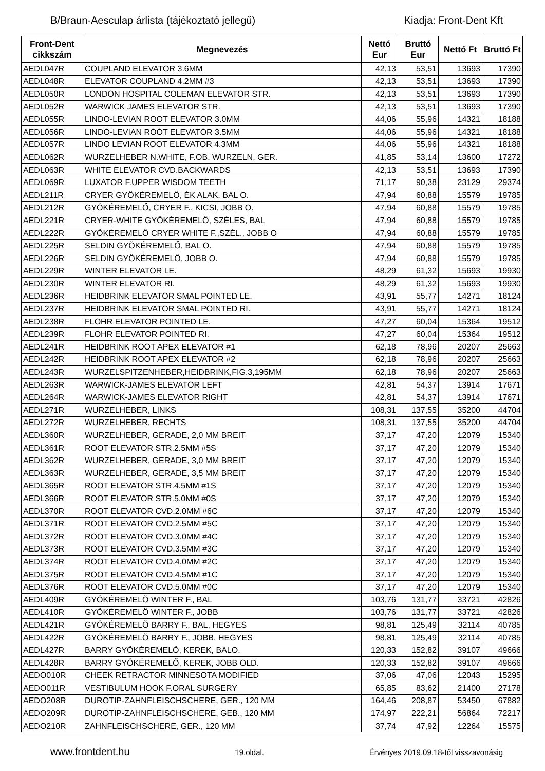B/Braun-Aesculap árlista (tájékoztató jellegű) Kiadja: Front-Dent Kft
| Front-Dent cikkszám | Megnevezés | Nettó Eur | Bruttó Eur | Nettó Ft | Bruttó Ft |
| --- | --- | --- | --- | --- | --- |
| AEDL047R | COUPLAND ELEVATOR 3.6MM | 42,13 | 53,51 | 13693 | 17390 |
| AEDL048R | ELEVATOR COUPLAND 4.2MM #3 | 42,13 | 53,51 | 13693 | 17390 |
| AEDL050R | LONDON HOSPITAL COLEMAN ELEVATOR STR. | 42,13 | 53,51 | 13693 | 17390 |
| AEDL052R | WARWICK JAMES ELEVATOR STR. | 42,13 | 53,51 | 13693 | 17390 |
| AEDL055R | LINDO-LEVIAN ROOT ELEVATOR 3.0MM | 44,06 | 55,96 | 14321 | 18188 |
| AEDL056R | LINDO-LEVIAN ROOT ELEVATOR 3.5MM | 44,06 | 55,96 | 14321 | 18188 |
| AEDL057R | LINDO LEVIAN ROOT ELEVATOR 4.3MM | 44,06 | 55,96 | 14321 | 18188 |
| AEDL062R | WURZELHEBER N.WHITE, F.OB. WURZELN, GER. | 41,85 | 53,14 | 13600 | 17272 |
| AEDL063R | WHITE ELEVATOR CVD.BACKWARDS | 42,13 | 53,51 | 13693 | 17390 |
| AEDL069R | LUXATOR F.UPPER WISDOM TEETH | 71,17 | 90,38 | 23129 | 29374 |
| AEDL211R | CRYER GYÖKÉREMELŐ, ÉK ALAK, BAL O. | 47,94 | 60,88 | 15579 | 19785 |
| AEDL212R | GYÖKÉREMELŐ, CRYER F., KICSI, JOBB O. | 47,94 | 60,88 | 15579 | 19785 |
| AEDL221R | CRYER-WHITE GYÖKÉREMELŐ, SZÉLES, BAL | 47,94 | 60,88 | 15579 | 19785 |
| AEDL222R | GYÖKÉREMELŐ CRYER WHITE F.,SZÉL., JOBB O | 47,94 | 60,88 | 15579 | 19785 |
| AEDL225R | SELDIN GYÖKÉREMELŐ, BAL O. | 47,94 | 60,88 | 15579 | 19785 |
| AEDL226R | SELDIN GYÖKÉREMELŐ, JOBB O. | 47,94 | 60,88 | 15579 | 19785 |
| AEDL229R | WINTER ELEVATOR LE. | 48,29 | 61,32 | 15693 | 19930 |
| AEDL230R | WINTER ELEVATOR RI. | 48,29 | 61,32 | 15693 | 19930 |
| AEDL236R | HEIDBRINK ELEVATOR SMAL POINTED LE. | 43,91 | 55,77 | 14271 | 18124 |
| AEDL237R | HEIDBRINK ELEVATOR SMAL POINTED RI. | 43,91 | 55,77 | 14271 | 18124 |
| AEDL238R | FLOHR ELEVATOR POINTED LE. | 47,27 | 60,04 | 15364 | 19512 |
| AEDL239R | FLOHR ELEVATOR POINTED RI. | 47,27 | 60,04 | 15364 | 19512 |
| AEDL241R | HEIDBRINK ROOT APEX ELEVATOR #1 | 62,18 | 78,96 | 20207 | 25663 |
| AEDL242R | HEIDBRINK ROOT APEX ELEVATOR #2 | 62,18 | 78,96 | 20207 | 25663 |
| AEDL243R | WURZELSPITZENHEBER,HEIDBRINK,FIG.3,195MM | 62,18 | 78,96 | 20207 | 25663 |
| AEDL263R | WARWICK-JAMES ELEVATOR LEFT | 42,81 | 54,37 | 13914 | 17671 |
| AEDL264R | WARWICK-JAMES ELEVATOR RIGHT | 42,81 | 54,37 | 13914 | 17671 |
| AEDL271R | WURZELHEBER, LINKS | 108,31 | 137,55 | 35200 | 44704 |
| AEDL272R | WURZELHEBER, RECHTS | 108,31 | 137,55 | 35200 | 44704 |
| AEDL360R | WURZELHEBER, GERADE, 2,0 MM BREIT | 37,17 | 47,20 | 12079 | 15340 |
| AEDL361R | ROOT ELEVATOR STR.2.5MM #5S | 37,17 | 47,20 | 12079 | 15340 |
| AEDL362R | WURZELHEBER, GERADE, 3,0 MM BREIT | 37,17 | 47,20 | 12079 | 15340 |
| AEDL363R | WURZELHEBER, GERADE, 3,5 MM BREIT | 37,17 | 47,20 | 12079 | 15340 |
| AEDL365R | ROOT ELEVATOR STR.4.5MM #1S | 37,17 | 47,20 | 12079 | 15340 |
| AEDL366R | ROOT ELEVATOR STR.5.0MM #0S | 37,17 | 47,20 | 12079 | 15340 |
| AEDL370R | ROOT ELEVATOR CVD.2.0MM #6C | 37,17 | 47,20 | 12079 | 15340 |
| AEDL371R | ROOT ELEVATOR CVD.2.5MM #5C | 37,17 | 47,20 | 12079 | 15340 |
| AEDL372R | ROOT ELEVATOR CVD.3.0MM #4C | 37,17 | 47,20 | 12079 | 15340 |
| AEDL373R | ROOT ELEVATOR CVD.3.5MM #3C | 37,17 | 47,20 | 12079 | 15340 |
| AEDL374R | ROOT ELEVATOR CVD.4.0MM #2C | 37,17 | 47,20 | 12079 | 15340 |
| AEDL375R | ROOT ELEVATOR CVD.4.5MM #1C | 37,17 | 47,20 | 12079 | 15340 |
| AEDL376R | ROOT ELEVATOR CVD.5.0MM #0C | 37,17 | 47,20 | 12079 | 15340 |
| AEDL409R | GYÖKÉREMELÖ WINTER F., BAL | 103,76 | 131,77 | 33721 | 42826 |
| AEDL410R | GYÖKÉREMELÖ WINTER F., JOBB | 103,76 | 131,77 | 33721 | 42826 |
| AEDL421R | GYÖKÉREMELÖ BARRY F., BAL, HEGYES | 98,81 | 125,49 | 32114 | 40785 |
| AEDL422R | GYÖKÉREMELÖ BARRY F., JOBB, HEGYES | 98,81 | 125,49 | 32114 | 40785 |
| AEDL427R | BARRY GYÖKÉREMELŐ, KEREK, BALO. | 120,33 | 152,82 | 39107 | 49666 |
| AEDL428R | BARRY GYÖKÉREMELŐ, KEREK, JOBB OLD. | 120,33 | 152,82 | 39107 | 49666 |
| AEDO010R | CHEEK RETRACTOR MINNESOTA MODIFIED | 37,06 | 47,06 | 12043 | 15295 |
| AEDO011R | VESTIBULUM HOOK F.ORAL SURGERY | 65,85 | 83,62 | 21400 | 27178 |
| AEDO208R | DUROTIP-ZAHNFLEISCHSCHERE, GER., 120 MM | 164,46 | 208,87 | 53450 | 67882 |
| AEDO209R | DUROTIP-ZAHNFLEISCHSCHERE, GEB., 120 MM | 174,97 | 222,21 | 56864 | 72217 |
| AEDO210R | ZAHNFLEISCHSCHERE, GER., 120 MM | 37,74 | 47,92 | 12264 | 15575 |
www.frontdent.hu 19.oldal. Érvényes 2019.09.18-től visszavonásig